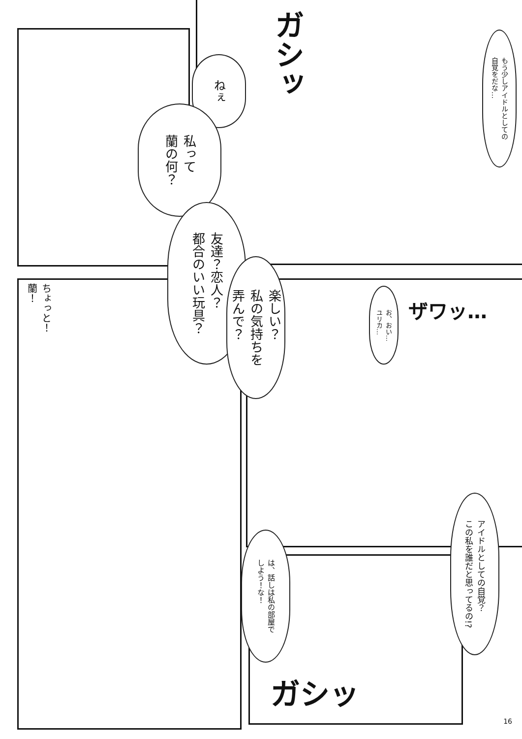もう少しアイドルとしての
自覚をだな…
ガシッ
ねぇ
私って
蘭の何？
友達？恋人？
都合のいい玩具？
楽しい？
私の気持ちを
弄んで？
お、おい…
ユリカ…
ザワッ…
ちょっと！
蘭！
アイドルとしての自覚？
この私を誰だと思ってるの!?
は、話しは私の部屋で
しよう！な！
ガシッ
16